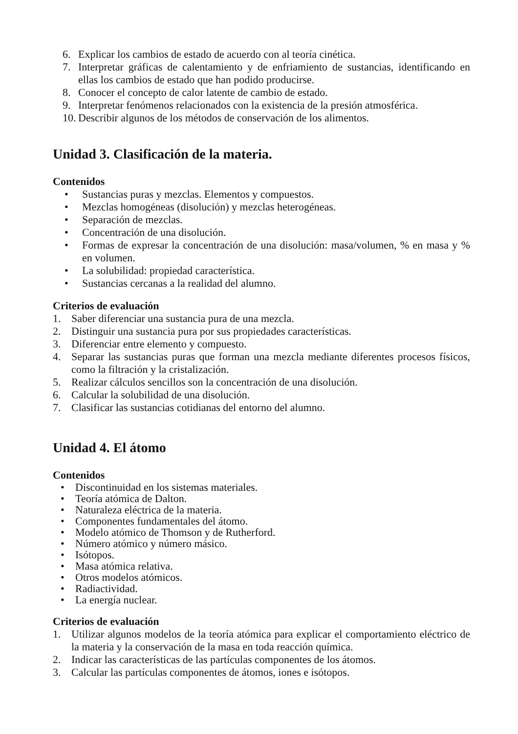6. Explicar los cambios de estado de acuerdo con al teoría cinética.
7. Interpretar gráficas de calentamiento y de enfriamiento de sustancias, identificando en ellas los cambios de estado que han podido producirse.
8. Conocer el concepto de calor latente de cambio de estado.
9. Interpretar fenómenos relacionados con la existencia de la presión atmosférica.
10. Describir algunos de los métodos de conservación de los alimentos.
Unidad 3. Clasificación de la materia.
Contenidos
• Sustancias puras y mezclas. Elementos y compuestos.
• Mezclas homogéneas (disolución) y mezclas heterogéneas.
• Separación de mezclas.
• Concentración de una disolución.
• Formas de expresar la concentración de una disolución: masa/volumen, % en masa y % en volumen.
• La solubilidad: propiedad característica.
• Sustancias cercanas a la realidad del alumno.
Criterios de evaluación
1. Saber diferenciar una sustancia pura de una mezcla.
2. Distinguir una sustancia pura por sus propiedades características.
3. Diferenciar entre elemento y compuesto.
4. Separar las sustancias puras que forman una mezcla mediante diferentes procesos físicos, como la filtración y la cristalización.
5. Realizar cálculos sencillos son la concentración de una disolución.
6. Calcular la solubilidad de una disolución.
7. Clasificar las sustancias cotidianas del entorno del alumno.
Unidad 4. El átomo
Contenidos
• Discontinuidad en los sistemas materiales.
• Teoría atómica de Dalton.
• Naturaleza eléctrica de la materia.
• Componentes fundamentales del átomo.
• Modelo atómico de Thomson y de Rutherford.
• Número atómico y número másico.
• Isótopos.
• Masa atómica relativa.
• Otros modelos atómicos.
• Radiactividad.
• La energía nuclear.
Criterios de evaluación
1. Utilizar algunos modelos de la teoría atómica para explicar el comportamiento eléctrico de la materia y la conservación de la masa en toda reacción química.
2. Indicar las características de las partículas componentes de los átomos.
3. Calcular las partículas componentes de átomos, iones e isótopos.